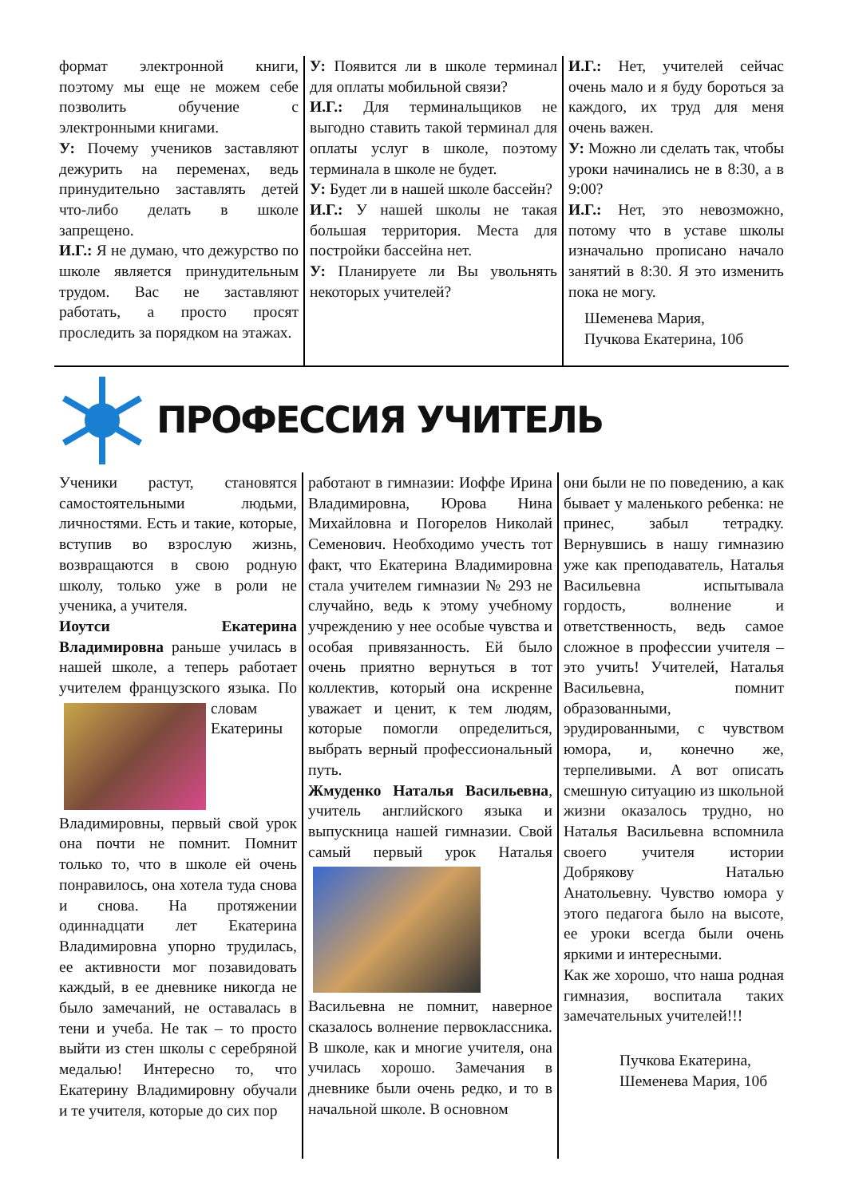формат электронной книги, поэтому мы еще не можем себе позволить обучение с электронными книгами.
У: Почему учеников заставляют дежурить на переменах, ведь принудительно заставлять детей что-либо делать в школе запрещено.
И.Г.: Я не думаю, что дежурство по школе является принудительным трудом. Вас не заставляют работать, а просто просят проследить за порядком на этажах.
У: Появится ли в школе терминал для оплаты мобильной связи?
И.Г.: Для терминальщиков не выгодно ставить такой терминал для оплаты услуг в школе, поэтому терминала в школе не будет.
У: Будет ли в нашей школе бассейн?
И.Г.: У нашей школы не такая большая территория. Места для постройки бассейна нет.
У: Планируете ли Вы увольнять некоторых учителей?
И.Г.: Нет, учителей сейчас очень мало и я буду бороться за каждого, их труд для меня очень важен.
У: Можно ли сделать так, чтобы уроки начинались не в 8:30, а в 9:00?
И.Г.: Нет, это невозможно, потому что в уставе школы изначально прописано начало занятий в 8:30. Я это изменить пока не могу.
Шеменева Мария,
Пучкова Екатерина, 10б
ПРОФЕССИЯ УЧИТЕЛЬ
Ученики растут, становятся самостоятельными людьми, личностями. Есть и такие, которые, вступив во взрослую жизнь, возвращаются в свою родную школу, только уже в роли не ученика, а учителя.
Иоутси Екатерина Владимировна раньше училась в нашей школе, а теперь работает учителем французского языка. По словам
Екатерины Владимировны, первый свой урок она почти не помнит. Помнит только то, что в школе ей очень понравилось, она хотела туда снова и снова. На протяжении одиннадцати лет Екатерина Владимировна упорно трудилась, ее активности мог позавидовать каждый, в ее дневнике никогда не было замечаний, не оставалась в тени и учеба. Не так – то просто выйти из стен школы с серебряной медалью! Интересно то, что Екатерину Владимировну обучали и те учителя, которые до сих пор
работают в гимназии: Иоффе Ирина Владимировна, Юрова Нина Михайловна и Погорелов Николай Семенович. Необходимо учесть тот факт, что Екатерина Владимировна стала учителем гимназии № 293 не случайно, ведь к этому учебному учреждению у нее особые чувства и особая привязанность. Ей было очень приятно вернуться в тот коллектив, который она искренне уважает и ценит, к тем людям, которые помогли определиться, выбрать верный профессиональный путь.
Жмуденко Наталья Васильевна, учитель английского языка и выпускница нашей гимназии. Свой самый первый урок
Наталья Васильевна не помнит, наверное сказалось волнение первоклассника. В школе, как и многие учителя, она училась хорошо. Замечания в дневнике были очень редко, и то в начальной школе. В основном
они были не по поведению, а как бывает у маленького ребенка: не принес, забыл тетрадку. Вернувшись в нашу гимназию уже как преподаватель, Наталья Васильевна испытывала гордость, волнение и ответственность, ведь самое сложное в профессии учителя – это учить! Учителей, Наталья Васильевна, помнит образованными, эрудированными, с чувством юмора, и, конечно же, терпеливыми. А вот описать смешную ситуацию из школьной жизни оказалось трудно, но Наталья Васильевна вспомнила своего учителя истории Добрякову Наталью Анатольевну. Чувство юмора у этого педагога было на высоте, ее уроки всегда были очень яркими и интересными.
Как же хорошо, что наша родная гимназия, воспитала таких замечательных учителей!!!
Пучкова Екатерина,
Шеменева Мария, 10б